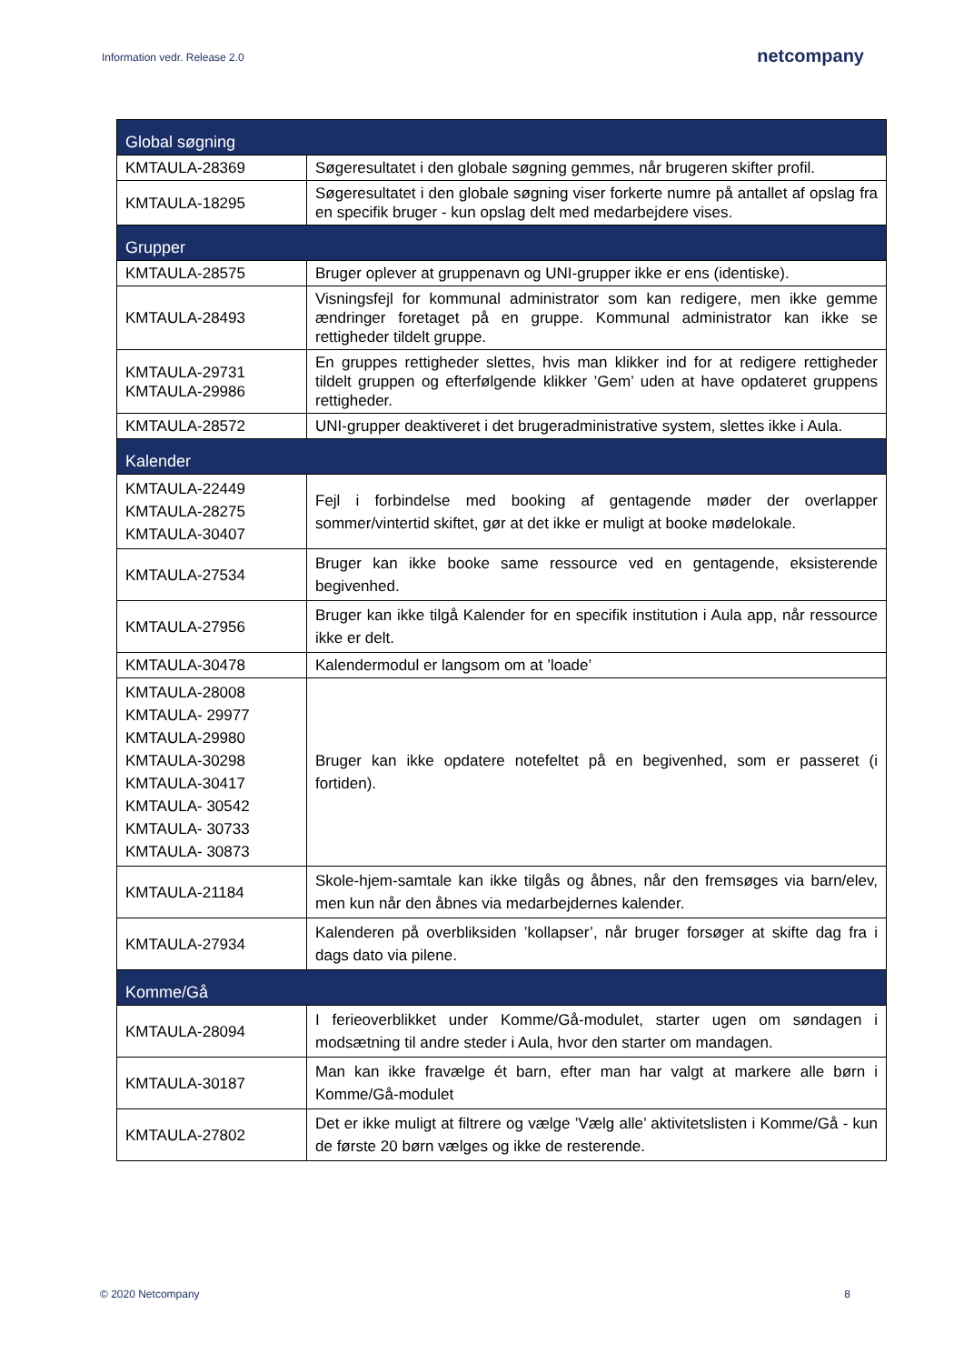Information vedr. Release 2.0 netcompany
| Global søgning | |
| --- | --- |
| KMTAULA-28369 | Søgeresultatet i den globale søgning gemmes, når brugeren skifter profil. |
| KMTAULA-18295 | Søgeresultatet i den globale søgning viser forkerte numre på antallet af opslag fra en specifik bruger - kun opslag delt med medarbejdere vises. |
| Grupper | |
| KMTAULA-28575 | Bruger oplever at gruppenavn og UNI-grupper ikke er ens (identiske). |
| KMTAULA-28493 | Visningsfejl for kommunal administrator som kan redigere, men ikke gemme ændringer foretaget på en gruppe. Kommunal administrator kan ikke se rettigheder tildelt gruppe. |
| KMTAULA-29731 KMTAULA-29986 | En gruppes rettigheder slettes, hvis man klikker ind for at redigere rettigheder tildelt gruppen og efterfølgende klikker ’Gem’ uden at have opdateret gruppens rettigheder. |
| KMTAULA-28572 | UNI-grupper deaktiveret i det brugeradministrative system, slettes ikke i Aula. |
| Kalender | |
| KMTAULA-22449 KMTAULA-28275 KMTAULA-30407 | Fejl i forbindelse med booking af gentagende møder der overlapper sommer/vintertid skiftet, gør at det ikke er muligt at booke mødelokale. |
| KMTAULA-27534 | Bruger kan ikke booke same ressource ved en gentagende, eksisterende begivenhed. |
| KMTAULA-27956 | Bruger kan ikke tilgå Kalender for en specifik institution i Aula app, når ressource ikke er delt. |
| KMTAULA-30478 | Kalendermodul er langsom om at ’loade’ |
| KMTAULA-28008 KMTAULA- 29977 KMTAULA-29980 KMTAULA-30298 KMTAULA-30417 KMTAULA- 30542 KMTAULA- 30733 KMTAULA- 30873 | Bruger kan ikke opdatere notefeltet på en begivenhed, som er passeret (i fortiden). |
| KMTAULA-21184 | Skole-hjem-samtale kan ikke tilgås og åbnes, når den fremsøges via barn/elev, men kun når den åbnes via medarbejdernes kalender. |
| KMTAULA-27934 | Kalenderen på overbliksiden ’kollapser’, når bruger forsøger at skifte dag fra i dags dato via pilene. |
| Komme/Gå | |
| KMTAULA-28094 | I ferieoverblikket under Komme/Gå-modulet, starter ugen om søndagen i modsætning til andre steder i Aula, hvor den starter om mandagen. |
| KMTAULA-30187 | Man kan ikke fravælge ét barn, efter man har valgt at markere alle børn i Komme/Gå-modulet |
| KMTAULA-27802 | Det er ikke muligt at filtrere og vælge ’Vælg alle’ aktivitetslisten i Komme/Gå - kun de første 20 børn vælges og ikke de resterende. |
© 2020 Netcompany 8